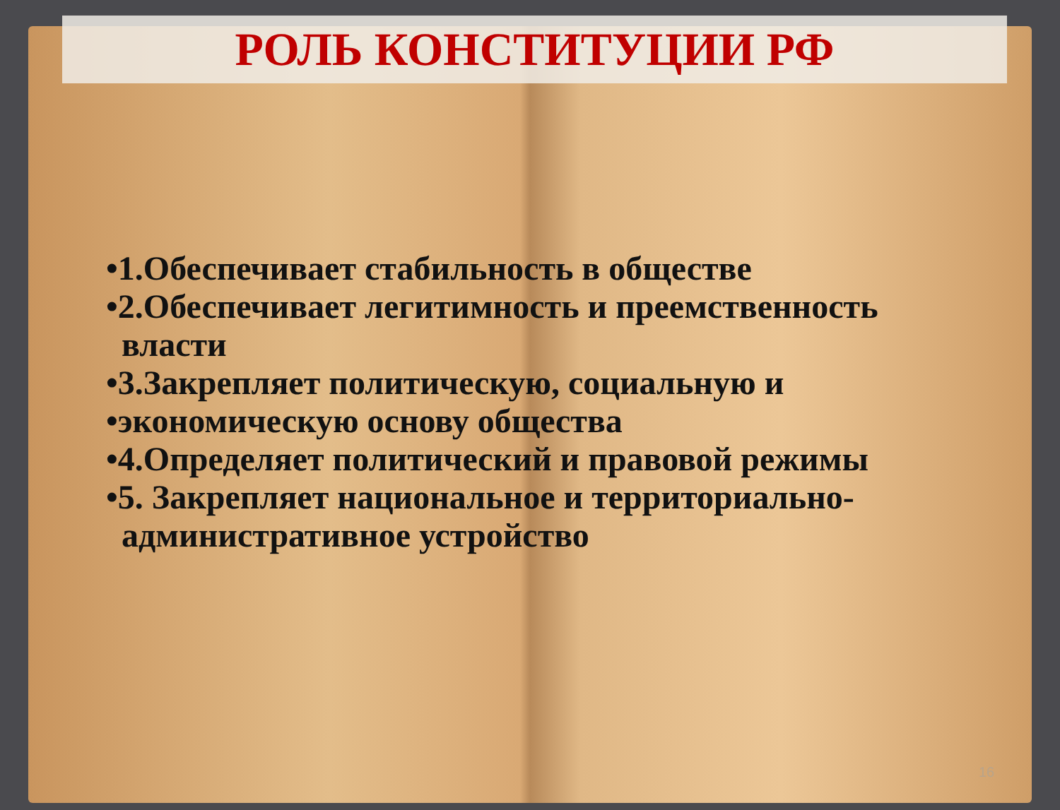РОЛЬ КОНСТИТУЦИИ РФ
•1.Обеспечивает стабильность в обществе
•2.Обеспечивает легитимность и преемственность власти
•3.Закрепляет политическую, социальную и
•экономическую основу общества
•4.Определяет политический и правовой режимы
•5. Закрепляет национальное и территориально-административное устройство
16